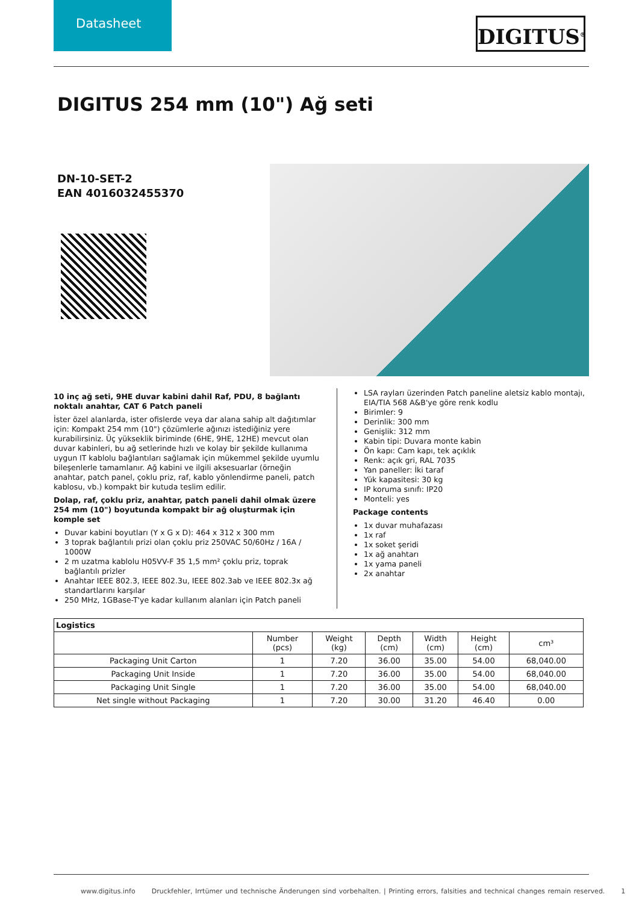Datasheet
DIGITUS<sup>®</sup>
DIGITUS 254 mm (10") Ağ seti
DN-10-SET-2
EAN 4016032455370
10 inç ağ seti, 9HE duvar kabini dahil Raf, PDU, 8 bağlantı noktalı anahtar, CAT 6 Patch paneli
İster özel alanlarda, ister ofislerde veya dar alana sahip alt dağıtımlar için: Kompakt 254 mm (10") çözümlerle ağınızı istediğiniz yere kurabilirsiniz. Üç yükseklik biriminde (6HE, 9HE, 12HE) mevcut olan duvar kabinleri, bu ağ setlerinde hızlı ve kolay bir şekilde kullanıma uygun IT kablolu bağlantıları sağlamak için mükemmel şekilde uyumlu bileşenlerle tamamlanır. Ağ kabini ve ilgili aksesuarlar (örneğin anahtar, patch panel, çoklu priz, raf, kablo yönlendirme paneli, patch kablosu, vb.) kompakt bir kutuda teslim edilir.
Dolap, raf, çoklu priz, anahtar, patch paneli dahil olmak üzere 254 mm (10") boyutunda kompakt bir ağ oluşturmak için komple set
Duvar kabini boyutları (Y x G x D): 464 x 312 x 300 mm
3 toprak bağlantılı prizi olan çoklu priz 250VAC 50/60Hz / 16A / 1000W
2 m uzatma kablolu H05VV-F 35 1,5 mm² çoklu priz, toprak bağlantılı prizler
Anahtar IEEE 802.3, IEEE 802.3u, IEEE 802.3ab ve IEEE 802.3x ağ standartlarını karşılar
250 MHz, 1GBase-T'ye kadar kullanım alanları için Patch paneli
LSA rayları üzerinden Patch paneline aletsiz kablo montajı, EIA/TIA 568 A&B'ye göre renk kodlu
Birimler: 9
Derinlik: 300 mm
Genişlik: 312 mm
Kabin tipi: Duvara monte kabin
Ön kapı: Cam kapı, tek açıklık
Renk: açık gri, RAL 7035
Yan paneller: İki taraf
Yük kapasitesi: 30 kg
IP koruma sınıfı: IP20
Monteli: yes
Package contents
1x duvar muhafazası
1x raf
1x soket şeridi
1x ağ anahtarı
1x yama paneli
2x anahtar
| Logistics | | | | | | |
| --- | --- | --- | --- | --- | --- | --- |
| | Number (pcs) | Weight (kg) | Depth (cm) | Width (cm) | Height (cm) | cm³ |
| Packaging Unit Carton | 1 | 7.20 | 36.00 | 35.00 | 54.00 | 68,040.00 |
| Packaging Unit Inside | 1 | 7.20 | 36.00 | 35.00 | 54.00 | 68,040.00 |
| Packaging Unit Single | 1 | 7.20 | 36.00 | 35.00 | 54.00 | 68,040.00 |
| Net single without Packaging | 1 | 7.20 | 30.00 | 31.20 | 46.40 | 0.00 |
www.digitus.info Druckfehler, Irrtümer und technische Änderungen sind vorbehalten. | Printing errors, falsities and technical changes remain reserved. 1